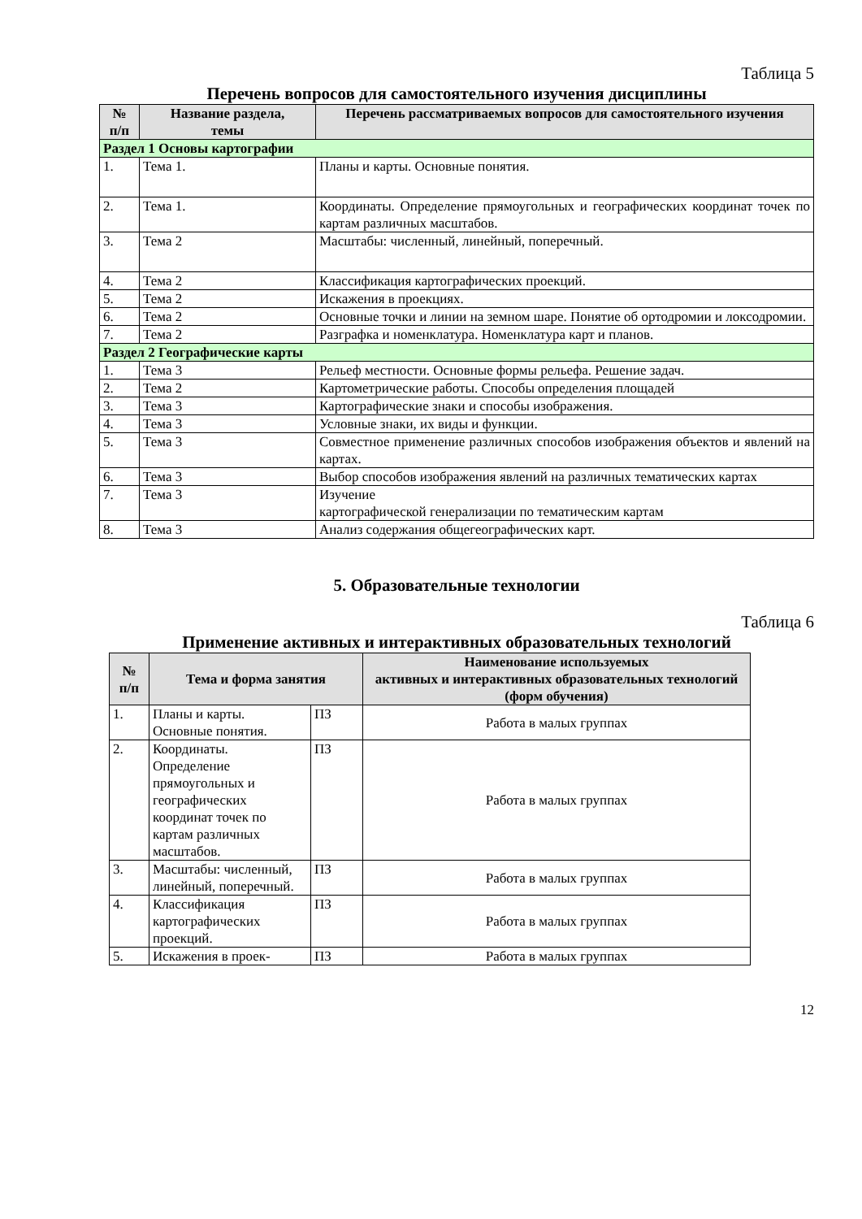Таблица 5
Перечень вопросов для самостоятельного изучения дисциплины
| № п/п | Название раздела, темы | Перечень рассматриваемых вопросов для самостоятельного изучения |
| --- | --- | --- |
| Раздел 1 Основы картографии | | |
| 1. | Тема 1. | Планы и карты. Основные понятия. |
| 2. | Тема 1. | Координаты. Определение прямоугольных и географических координат точек по картам различных масштабов. |
| 3. | Тема 2 | Масштабы: численный, линейный, поперечный. |
| 4. | Тема 2 | Классификация картографических проекций. |
| 5. | Тема 2 | Искажения в проекциях. |
| 6. | Тема 2 | Основные точки и линии на земном шаре. Понятие об ортодромии и локсодромии. |
| 7. | Тема 2 | Разграфка и номенклатура. Номенклатура карт и планов. |
| Раздел 2 Географические карты | | |
| 1. | Тема 3 | Рельеф местности. Основные формы рельефа. Решение задач. |
| 2. | Тема 2 | Картометрические работы. Способы определения площадей |
| 3. | Тема 3 | Картографические знаки и способы изображения. |
| 4. | Тема 3 | Условные знаки, их виды и функции. |
| 5. | Тема 3 | Совместное применение различных способов изображения объектов и явлений на картах. |
| 6. | Тема 3 | Выбор способов изображения явлений на различных тематических картах |
| 7. | Тема 3 | Изучение картографической генерализации по тематическим картам |
| 8. | Тема 3 | Анализ содержания общегеографических карт. |
5. Образовательные технологии
Таблица 6
Применение активных и интерактивных образовательных технологий
| № п/п | Тема и форма занятия | | Наименование используемых активных и интерактивных образовательных технологий (форм обучения) |
| --- | --- | --- | --- |
| 1. | Планы и карты. Основные понятия. | ПЗ | Работа в малых группах |
| 2. | Координаты. Определение прямоугольных и географических координат точек по картам различных масштабов. | ПЗ | Работа в малых группах |
| 3. | Масштабы: численный, линейный, поперечный. | ПЗ | Работа в малых группах |
| 4. | Классификация картографических проекций. | ПЗ | Работа в малых группах |
| 5. | Искажения в проек- | ПЗ | Работа в малых группах |
12